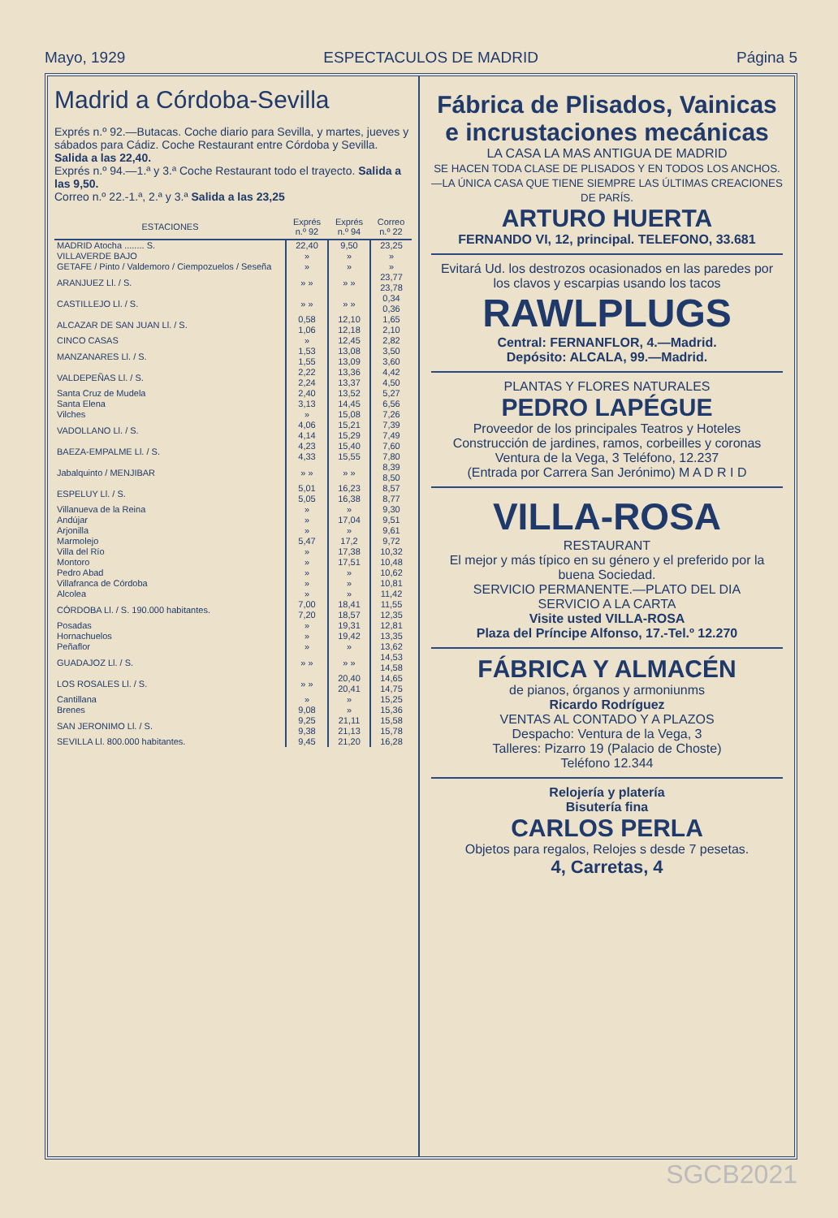Mayo, 1929 ESPECTACULOS DE MADRID Página 5
Madrid a Córdoba-Sevilla
Exprés n.º 92.—Butacas. Coche diario para Sevilla, y martes, jueves y sábados para Cádiz. Coche Restaurant entre Córdoba y Sevilla. Salida a las 22,40.
Exprés n.º 94.—1.ª y 3.ª Coche Restaurant todo el trayecto. Salida a las 9,50.
Correo n.º 22.-1.ª, 2.ª y 3.ª Salida a las 23,25
| ESTACIONES | Exprés n.º 92 | Exprés n.º 94 | Correo n.º 22 |
| --- | --- | --- | --- |
| MADRID Atocha ........ S. | 22,40 | 9,50 | 23,25 |
| VILLAVERDE BAJO | » | » | » |
| GETAFE / Pinto / Valdemoro / Ciempozuelos / Seseña | » | » | » |
| ARANJUEZ Ll. / S. | » » | » » | 23,77 23,78 |
| CASTILLEJO Ll. / S. | » » | » » | 0,34 0,36 |
| ALCAZAR DE SAN JUAN Ll. / S. | 0,58 1,06 | 12,10 12,18 | 1,65 2,10 |
| CINCO CASAS | » | 12,45 | 2,82 |
| MANZANARES Ll. / S. | 1,53 1,55 | 13,08 13,09 | 3,50 3,60 |
| VALDEPEÑAS Ll. / S. | 2,22 2,24 | 13,36 13,37 | 4,42 4,50 |
| Santa Cruz de Mudela | 2,40 | 13,52 | 5,27 |
| Santa Elena | 3,13 | 14,45 | 6,56 |
| Vilches | » | 15,08 | 7,26 |
| VADOLLANO Ll. / S. | 4,06 4,14 | 15,21 15,29 | 7,39 7,49 |
| BAEZA-EMPALME Ll. / S. | 4,23 4,33 | 15,40 15,55 | 7,60 7,80 |
| Jabalquinto / MENJIBAR | » » | » » | 8,39 8,50 |
| ESPELUY Ll. / S. | 5,01 5,05 | 16,23 16,38 | 8,57 8,77 |
| Villanueva de la Reina | » | » | 9,30 |
| Andújar | » | 17,04 | 9,51 |
| Arjonilla | » | » | 9,61 |
| Marmolejo | 5,47 | 17,2 | 9,72 |
| Villa del Río | » | 17,38 | 10,32 |
| Montoro | » | 17,51 | 10,48 |
| Pedro Abad | » | » | 10,62 |
| Villafranca de Córdoba | » | » | 10,81 |
| Alcolea | » | » | 11,42 |
| CÓRDOBA Ll. / S. 190.000 habitantes. | 7,00 7,20 | 18,41 18,57 | 11,55 12,35 |
| Posadas | » | 19,31 | 12,81 |
| Hornachuelos | » | 19,42 | 13,35 |
| Peñaflor | » | » | 13,62 |
| GUADAJOZ Ll. / S. | » » | » » | 14,53 14,58 |
| LOS ROSALES Ll. / S. | » » | 20,40 20,41 | 14,65 14,75 |
| Cantillana | » | » | 15,25 |
| Brenes | 9,08 | » | 15,36 |
| SAN JERONIMO Ll. / S. | 9,25 9,38 | 21,11 21,13 | 15,58 15,78 |
| SEVILLA Ll. 800.000 habitantes. | 9,45 | 21,20 | 16,28 |
Fábrica de Plisados, Vainicas e incrustaciones mecánicas
LA CASA LA MAS ANTIGUA DE MADRID
SE HACEN TODA CLASE DE PLISADOS Y EN TODOS LOS ANCHOS.—LA ÚNICA CASA QUE TIENE SIEMPRE LAS ÚLTIMAS CREACIONES DE PARÍS.
ARTURO HUERTA
FERNANDO VI, 12, principal. TELEFONO, 33.681
Evitará Ud. los destrozos ocasionados en las paredes por los clavos y escarpias usando los tacos
RAWLPLUGS
Central: FERNANFLOR, 4.—Madrid.
Depósito: ALCALA, 99.—Madrid.
PLANTAS Y FLORES NATURALES
PEDRO LAPÉGUE
Proveedor de los principales Teatros y Hoteles
Construcción de jardines, ramos, corbeilles y coronas
Ventura de la Vega, 3 Teléfono, 12.237
(Entrada por Carrera San Jerónimo) M A D R I D
VILLA-ROSA
RESTAURANT
El mejor y más típico en su género y el preferido por la buena Sociedad.
SERVICIO PERMANENTE.—PLATO DEL DIA
SERVICIO A LA CARTA
Visite usted VILLA-ROSA
Plaza del Príncipe Alfonso, 17.-Tel.º 12.270
FÁBRICA Y ALMACÉN
de pianos, órganos y armoniunms
Ricardo Rodríguez
VENTAS AL CONTADO Y A PLAZOS
Despacho: Ventura de la Vega, 3
Talleres: Pizarro 19 (Palacio de Choste)
Teléfono 12.344
Relojería y platería
Bisutería fina
CARLOS PERLA
Objetos para regalos, Relojes s desde 7 pesetas.
4, Carretas, 4
SGCB2021